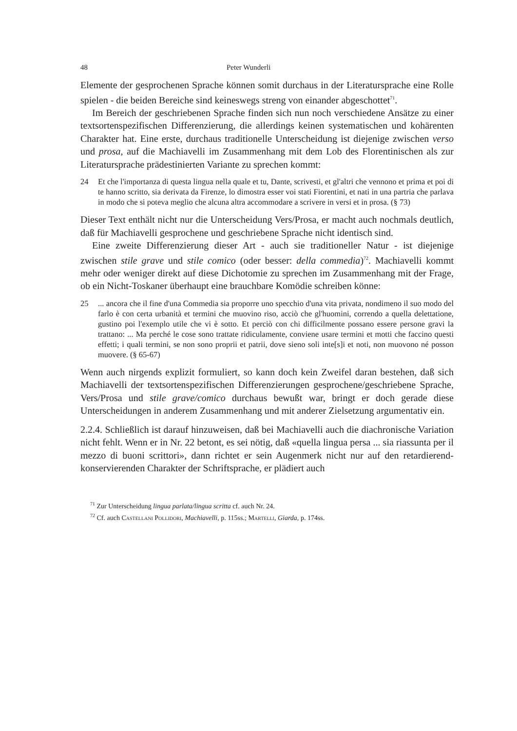48 Peter Wunderli
Elemente der gesprochenen Sprache können somit durchaus in der Literatursprache eine Rolle spielen - die beiden Bereiche sind keineswegs streng von einander abgeschottet<sup>71</sup>.
Im Bereich der geschriebenen Sprache finden sich nun noch verschiedene Ansätze zu einer textsortenspezifischen Differenzierung, die allerdings keinen systematischen und kohärenten Charakter hat. Eine erste, durchaus traditionelle Unterscheidung ist diejenige zwischen verso und prosa, auf die Machiavelli im Zusammenhang mit dem Lob des Florentinischen als zur Literatursprache prädestinierten Variante zu sprechen kommt:
24 Et che l'importanza di questa lingua nella quale et tu, Dante, scrivesti, et gl'altri che vennono et prima et poi di te hanno scritto, sia derivata da Firenze, lo dimostra esser voi stati Fiorentini, et nati in una partria che parlava in modo che si poteva meglio che alcuna altra accommodare a scrivere in versi et in prosa. (§ 73)
Dieser Text enthält nicht nur die Unterscheidung Vers/Prosa, er macht auch nochmals deutlich, daß für Machiavelli gesprochene und geschriebene Sprache nicht identisch sind.
Eine zweite Differenzierung dieser Art - auch sie traditioneller Natur - ist diejenige zwischen stile grave und stile comico (oder besser: della commedia)<sup>72</sup>. Machiavelli kommt mehr oder weniger direkt auf diese Dichotomie zu sprechen im Zusammenhang mit der Frage, ob ein Nicht-Toskaner überhaupt eine brauchbare Komödie schreiben könne:
25... ancora che il fine d'una Commedia sia proporre uno specchio d'una vita privata, nondimeno il suo modo del farlo è con certa urbanità et termini che muovino riso, acciò che gl'huomini, correndo a quella delettatione, gustino poi l'exemplo utile che vi è sotto. Et perciò con chi difficilmente possano essere persone gravi la trattano: ... Ma perché le cose sono trattate ridiculamente, conviene usare termini et motti che faccino questi effetti; i quali termini, se non sono proprii et patrii, dove sieno soli inte[s]i et noti, non muovono né posson muovere. (§ 65-67)
Wenn auch nirgends explizit formuliert, so kann doch kein Zweifel daran bestehen, daß sich Machiavelli der textsortenspezifischen Differenzierungen gesprochene/geschriebene Sprache, Vers/Prosa und stile grave/comico durchaus bewußt war, bringt er doch gerade diese Unterscheidungen in anderem Zusammenhang und mit anderer Zielsetzung argumentativ ein.
2.2.4. Schließlich ist darauf hinzuweisen, daß bei Machiavelli auch die diachronische Variation nicht fehlt. Wenn er in Nr. 22 betont, es sei nötig, daß «quella lingua persa ... sia riassunta per il mezzo di buoni scrittori», dann richtet er sein Augenmerk nicht nur auf den retardierend-konservierenden Charakter der Schriftsprache, er plädiert auch
<sup>71</sup> Zur Unterscheidung lingua parlata/lingua scritta cf. auch Nr. 24.
<sup>72</sup> Cf. auch Castellani Pollidori, Machiavelli, p. 115ss.; Martelli, Giarda, p. 174ss.